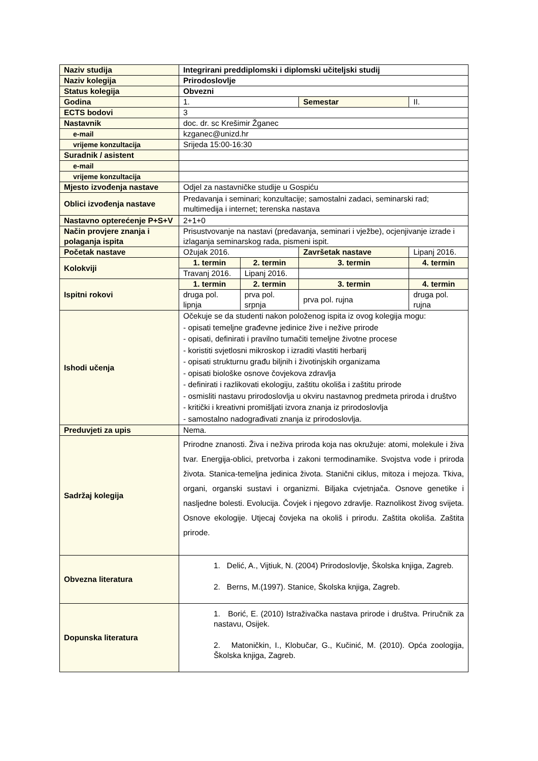| Naziv studija | Integrirani preddiplomski i diplomski učiteljski studij | | | |
| Naziv kolegija | Prirodoslovlje | | | |
| Status kolegija | Obvezni | | | |
| Godina | 1. | | Semestar | II. |
| ECTS bodovi | 3 | | | |
| Nastavnik | doc. dr. sc Krešimir Žganec | | | |
| e-mail | kzganec@unizd.hr | | | |
| vrijeme konzultacija | Srijeda 15:00-16:30 | | | |
| Suradnik / asistent | | | | |
| e-mail | | | | |
| vrijeme konzultacija | | | | |
| Mjesto izvođenja nastave | Odjel za nastavničke studije u Gospiću | | | |
| Oblici izvođenja nastave | Predavanja i seminari; konzultacije; samostalni zadaci, seminarski rad; multimedija i internet; terenska nastava | | | |
| Nastavno opterećenje P+S+V | 2+1+0 | | | |
| Način provjere znanja i polaganja ispita | Prisustvovanje na nastavi (predavanja, seminari i vježbe), ocjenjivanje izrade i izlaganja seminarskog rada, pismeni ispit. | | | |
| Početak nastave | Ožujak 2016. | | Završetak nastave | Lipanj 2016. |
| Kolokviji | 1. termin | 2. termin | 3. termin | 4. termin |
| | Travanj 2016. | Lipanj 2016. | | |
| Ispitni rokovi | 1. termin | 2. termin | 3. termin | 4. termin |
| | druga pol. lipnja | prva pol. srpnja | prva pol. rujna | druga pol. rujna |
| Ishodi učenja | Očekuje se da studenti nakon položenog ispita iz ovog kolegija mogu: - opisati temeljne građevne jedinice žive i nežive prirode - opisati, definirati i pravilno tumačiti temeljne životne procese - koristiti svjetlosni mikroskop i izraditi vlastiti herbarij - opisati strukturnu građu biljnih i životinjskih organizama - opisati biološke osnove čovjekova zdravlja - definirati i razlikovati ekologiju, zaštitu okoliša i zaštitu prirode - osmisliti nastavu prirodoslovlja u okviru nastavnog predmeta priroda i društvo - kritički i kreativni promišljati izvora znanja iz prirodoslovlja - samostalno nadograđivati znanja iz prirodoslovlja. | | | |
| Preduvjeti za upis | Nema. | | | |
| Sadržaj kolegija | Prirodne znanosti. Živa i neživa priroda koja nas okružuje: atomi, molekule i živa tvar. Energija-oblici, pretvorba i zakoni termodinamike. Svojstva vode i priroda života. Stanica-temeljna jedinica života. Stanični ciklus, mitoza i mejoza. Tkiva, organi, organski sustavi i organizmi. Biljaka cvjetnjača. Osnove genetike i nasljedne bolesti. Evolucija. Čovjek i njegovo zdravlje. Raznolikost živog svijeta. Osnove ekologije. Utjecaj čovjeka na okoliš i prirodu. Zaštita okoliša. Zaštita prirode. | | | |
| Obvezna literatura | 1. Delić, A., Vijtiuk, N. (2004) Prirodoslovlje, Školska knjiga, Zagreb. 2. Berns, M.(1997). Stanice, Školska knjiga, Zagreb. | | | |
| Dopunska literatura | 1. Borić, E. (2010) Istraživačka nastava prirode i društva. Priručnik za nastavu, Osijek. 2. Matoničkin, I., Klobučar, G., Kučinić, M. (2010). Opća zoologija, Školska knjiga, Zagreb. | | | |